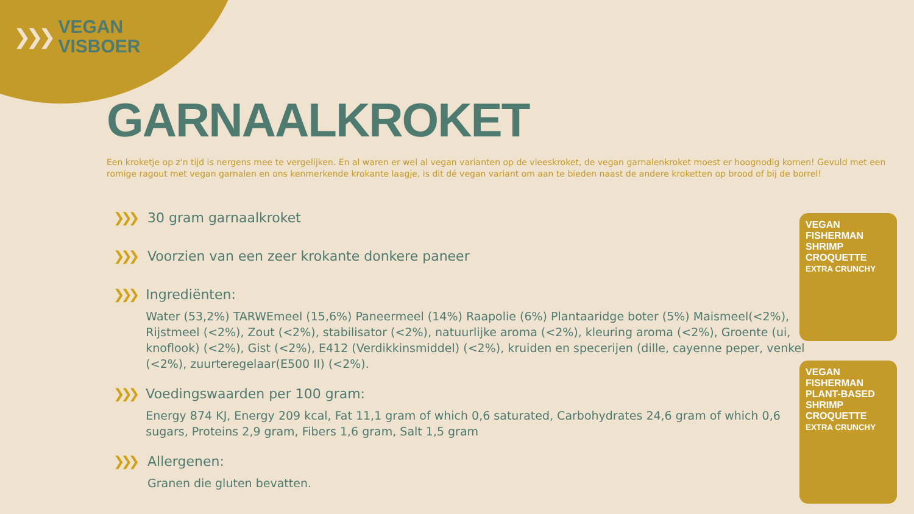❯❯❯
VEGAN
VISBOER
GARNAALKROKET
Een kroketje op z'n tijd is nergens mee te vergelijken. En al waren er wel al vegan varianten op de vleeskroket, de vegan garnalenkroket moest er hoognodig komen! Gevuld met een romige ragout met vegan garnalen en ons kenmerkende krokante laagje, is dit dé vegan variant om aan te bieden naast de andere kroketten op brood of bij de borrel!
❯❯❯ 30 gram garnaalkroket
❯❯❯ Voorzien van een zeer krokante donkere paneer
❯❯❯ Ingrediënten:
Water (53,2%) TARWEmeel (15,6%) Paneermeel (14%) Raapolie (6%) Plantaaridge boter (5%) Maismeel(<2%), Rijstmeel (<2%), Zout (<2%), stabilisator (<2%), natuurlijke aroma (<2%), kleuring aroma (<2%), Groente (ui, knoflook) (<2%), Gist (<2%), E412 (Verdikkinsmiddel) (<2%), kruiden en specerijen (dille, cayenne peper, venkel (<2%), zuurteregelaar(E500 II) (<2%).
❯❯❯ Voedingswaarden per 100 gram:
Energy 874 KJ, Energy 209 kcal, Fat 11,1 gram of which 0,6 saturated, Carbohydrates 24,6 gram of which 0,6 sugars, Proteins 2,9 gram, Fibers 1,6 gram, Salt 1,5 gram
❯❯❯ Allergenen:
Granen die gluten bevatten.
VEGAN FISHERMAN
SHRIMP CROQUETTE
EXTRA CRUNCHY
VEGAN FISHERMAN
PLANT-BASED
SHRIMP CROQUETTE
EXTRA CRUNCHY